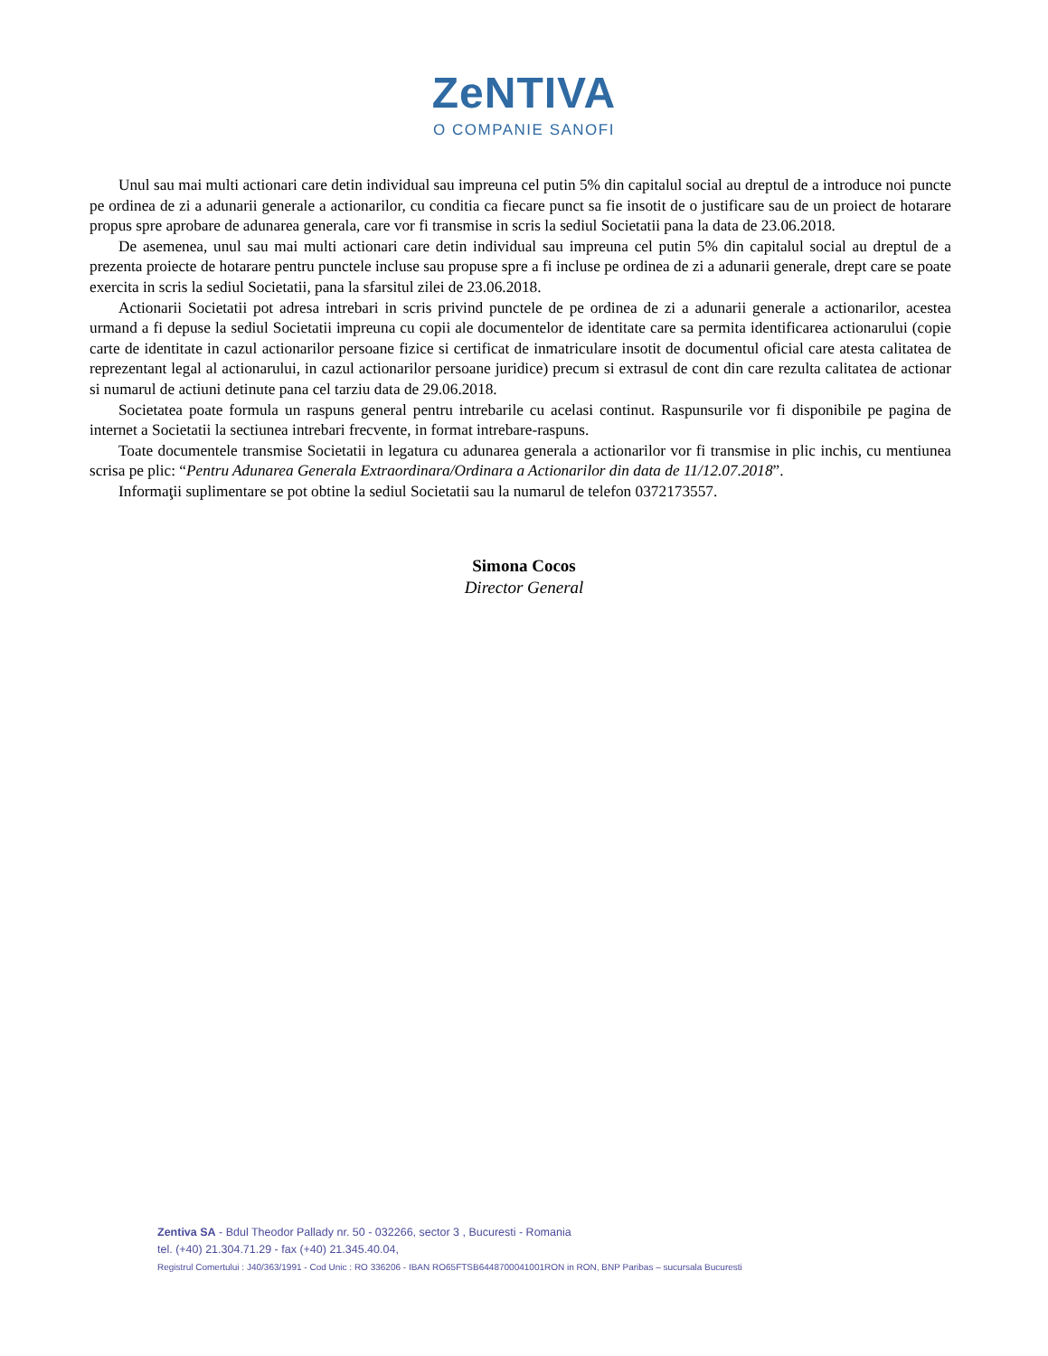ZeNTIVA
O COMPANIE SANOFI
Unul sau mai multi actionari care detin individual sau impreuna cel putin 5% din capitalul social au dreptul de a introduce noi puncte pe ordinea de zi a adunarii generale a actionarilor, cu conditia ca fiecare punct sa fie insotit de o justificare sau de un proiect de hotarare propus spre aprobare de adunarea generala, care vor fi transmise in scris la sediul Societatii pana la data de 23.06.2018.
De asemenea, unul sau mai multi actionari care detin individual sau impreuna cel putin 5% din capitalul social au dreptul de a prezenta proiecte de hotarare pentru punctele incluse sau propuse spre a fi incluse pe ordinea de zi a adunarii generale, drept care se poate exercita in scris la sediul Societatii, pana la sfarsitul zilei de 23.06.2018.
Actionarii Societatii pot adresa intrebari in scris privind punctele de pe ordinea de zi a adunarii generale a actionarilor, acestea urmand a fi depuse la sediul Societatii impreuna cu copii ale documentelor de identitate care sa permita identificarea actionarului (copie carte de identitate in cazul actionarilor persoane fizice si certificat de inmatriculare insotit de documentul oficial care atesta calitatea de reprezentant legal al actionarului, in cazul actionarilor persoane juridice) precum si extrasul de cont din care rezulta calitatea de actionar si numarul de actiuni detinute pana cel tarziu data de 29.06.2018.
Societatea poate formula un raspuns general pentru intrebarile cu acelasi continut. Raspunsurile vor fi disponibile pe pagina de internet a Societatii la sectiunea intrebari frecvente, in format intrebare-raspuns.
Toate documentele transmise Societatii in legatura cu adunarea generala a actionarilor vor fi transmise in plic inchis, cu mentiunea scrisa pe plic: “Pentru Adunarea Generala Extraordinara/Ordinara a Actionarilor din data de 11/12.07.2018”.
Informaţii suplimentare se pot obtine la sediul Societatii sau la numarul de telefon 0372173557.
Simona Cocos
Director General
Zentiva SA - Bdul Theodor Pallady nr. 50 - 032266, sector 3 , Bucuresti - Romania
tel. (+40) 21.304.71.29 - fax (+40) 21.345.40.04,
Registrul Comertului : J40/363/1991 - Cod Unic : RO 336206 - IBAN RO65FTSB6448700041001RON in RON, BNP Paribas – sucursala Bucuresti